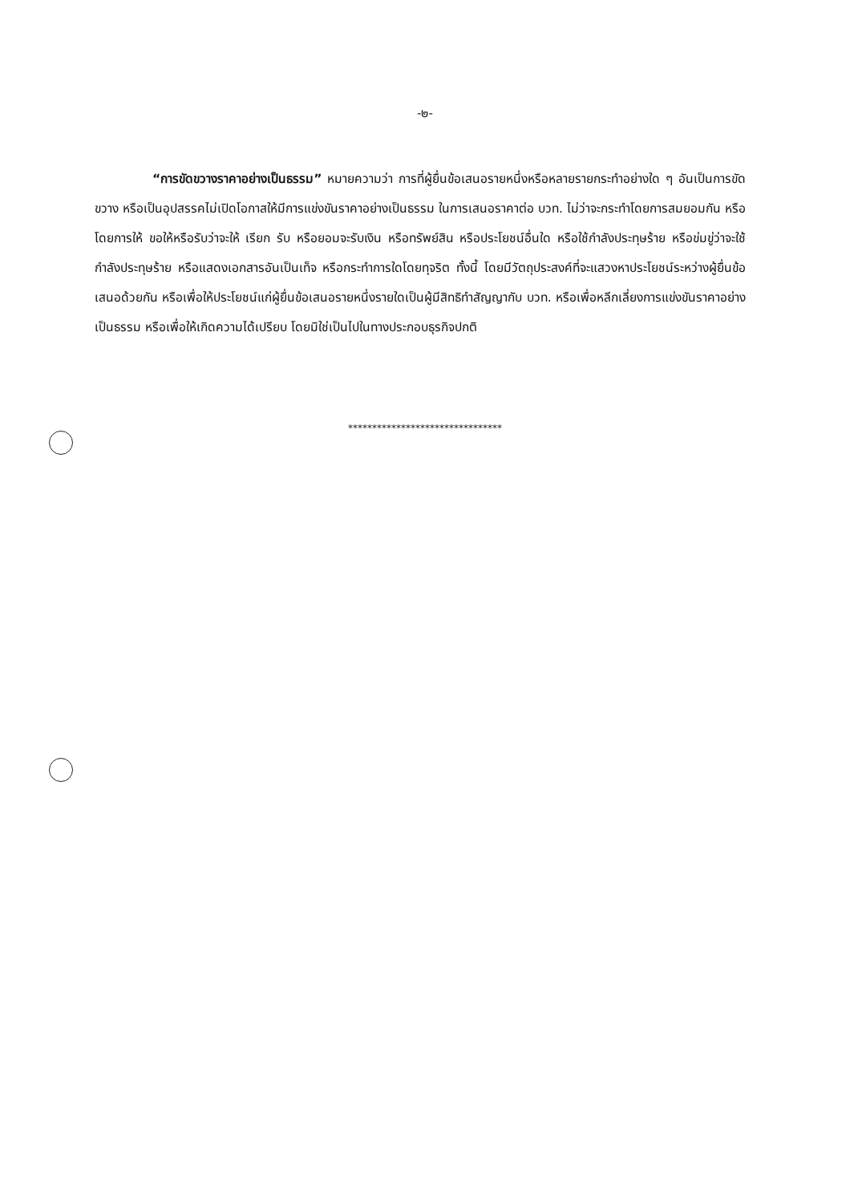-๒-
“การขัดขวางราคาอย่างเป็นธรรม” หมายความว่า การที่ผู้ยื่นข้อเสนอรายหนึ่งหรือหลายรายกระทำอย่างใด ๆ อันเป็นการขัดขวาง หรือเป็นอุปสรรคไม่เปิดโอกาสให้มีการแข่งขันราคาอย่างเป็นธรรม ในการเสนอราคาต่อ บวท. ไม่ว่าจะกระทำโดยการสมยอมกัน หรือโดยการให้ ขอให้หรือรับว่าจะให้ เรียก รับ หรือยอมจะรับเงิน หรือทรัพย์สิน หรือประโยชน์อื่นใด หรือใช้กำลังประทุษร้าย หรือข่มขู่ว่าจะใช้กำลังประทุษร้าย หรือแสดงเอกสารอันเป็นเท็จ หรือกระทำการใดโดยทุจริต ทั้งนี้ โดยมีวัตถุประสงค์ที่จะแสวงหาประโยชน์ระหว่างผู้ยื่นข้อเสนอด้วยกัน หรือเพื่อให้ประโยชน์แก่ผู้ยื่นข้อเสนอรายหนึ่งรายใดเป็นผู้มีสิทธิทำสัญญากับ บวท. หรือเพื่อหลีกเลี่ยงการแข่งขันราคาอย่างเป็นธรรม หรือเพื่อให้เกิดความได้เปรียบ โดยมิใช่เป็นไปในทางประกอบธุรกิจปกติ
********************************